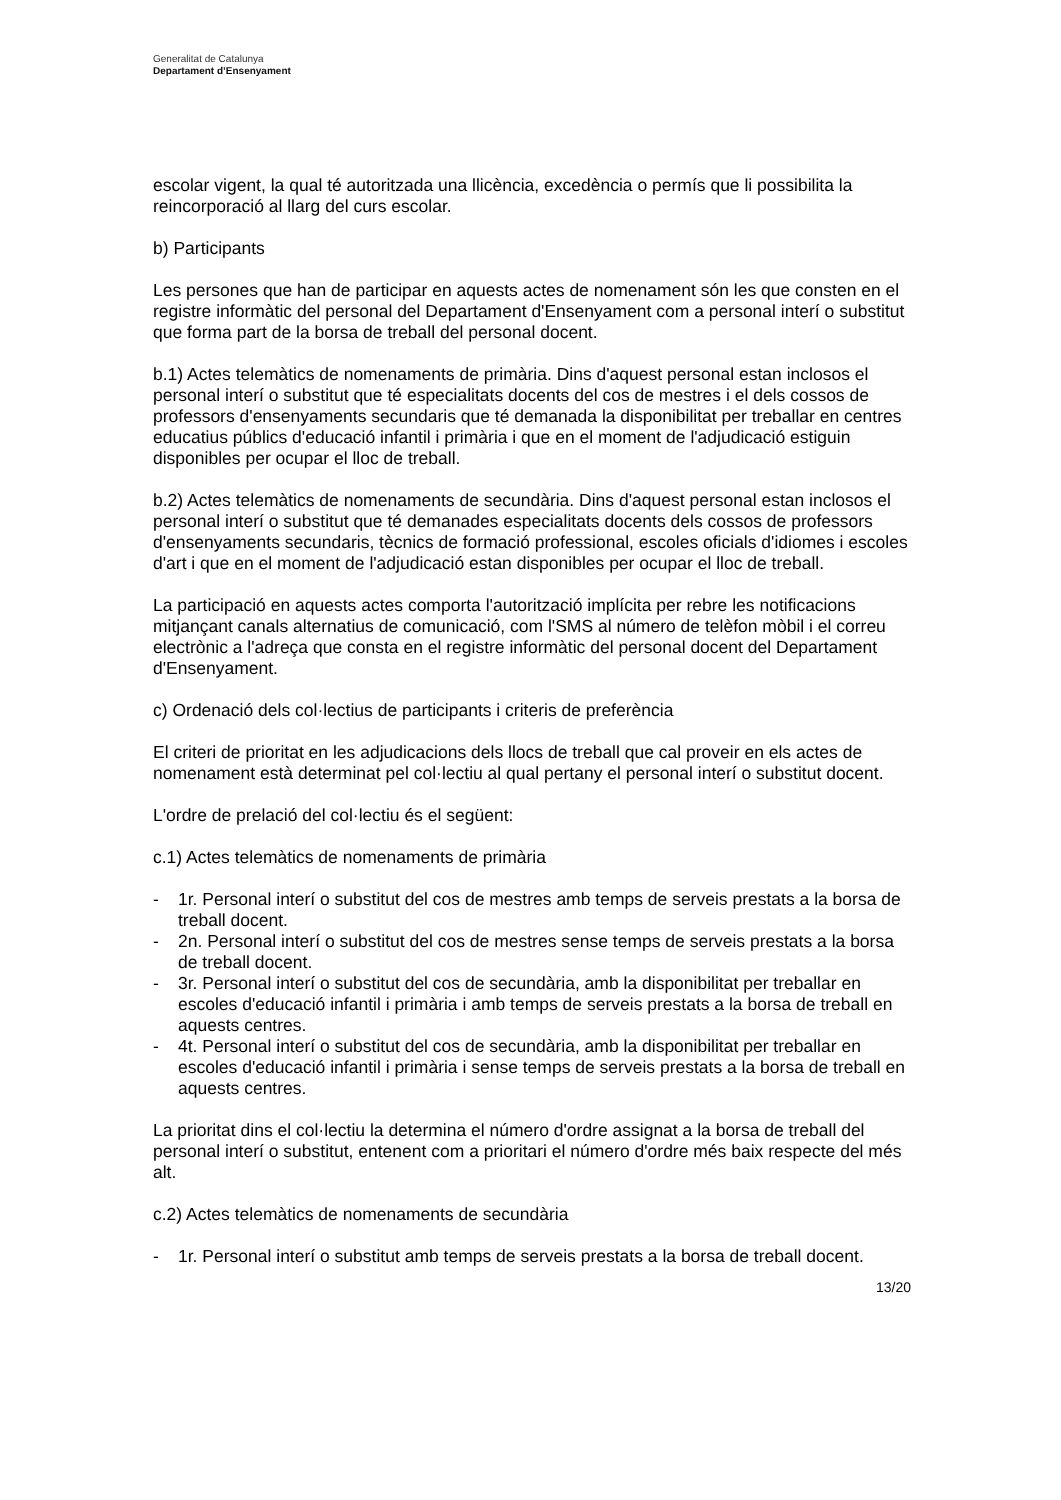Generalitat de Catalunya
Departament d’Ensenyament
escolar vigent, la qual té autoritzada una llicència, excedència o permís que li possibilita la reincorporació al llarg del curs escolar.
b) Participants
Les persones que han de participar en aquests actes de nomenament són les que consten en el registre informàtic del personal del Departament d'Ensenyament com a personal interí o substitut que forma part de la borsa de treball del personal docent.
b.1) Actes telemàtics de nomenaments de primària. Dins d'aquest personal estan inclosos el personal interí o substitut que té especialitats docents del cos de mestres i el dels cossos de professors d'ensenyaments secundaris que té demanada la disponibilitat per treballar en centres educatius públics d'educació infantil i primària i que en el moment de l'adjudicació estiguin disponibles per ocupar el lloc de treball.
b.2) Actes telemàtics de nomenaments de secundària. Dins d'aquest personal estan inclosos el personal interí o substitut que té demanades especialitats docents dels cossos de professors d'ensenyaments secundaris, tècnics de formació professional, escoles oficials d'idiomes i escoles d'art i que en el moment de l'adjudicació estan disponibles per ocupar el lloc de treball.
La participació en aquests actes comporta l'autorització implícita per rebre les notificacions mitjançant canals alternatius de comunicació, com l'SMS al número de telèfon mòbil i el correu electrònic a l'adreça que consta en el registre informàtic del personal docent del Departament d'Ensenyament.
c) Ordenació dels col·lectius de participants i criteris de preferència
El criteri de prioritat en les adjudicacions dels llocs de treball que cal proveir en els actes de nomenament està determinat pel col·lectiu al qual pertany el personal interí o substitut docent.
L'ordre de prelació del col·lectiu és el següent:
c.1) Actes telemàtics de nomenaments de primària
- 1r. Personal interí o substitut del cos de mestres amb temps de serveis prestats a la borsa de treball docent.
- 2n. Personal interí o substitut del cos de mestres sense temps de serveis prestats a la borsa de treball docent.
- 3r. Personal interí o substitut del cos de secundària, amb la disponibilitat per treballar en escoles d'educació infantil i primària i amb temps de serveis prestats a la borsa de treball en aquests centres.
- 4t. Personal interí o substitut del cos de secundària, amb la disponibilitat per treballar en escoles d'educació infantil i primària i sense temps de serveis prestats a la borsa de treball en aquests centres.
La prioritat dins el col·lectiu la determina el número d'ordre assignat a la borsa de treball del personal interí o substitut, entenent com a prioritari el número d'ordre més baix respecte del més alt.
c.2) Actes telemàtics de nomenaments de secundària
- 1r. Personal interí o substitut amb temps de serveis prestats a la borsa de treball docent.
13/20